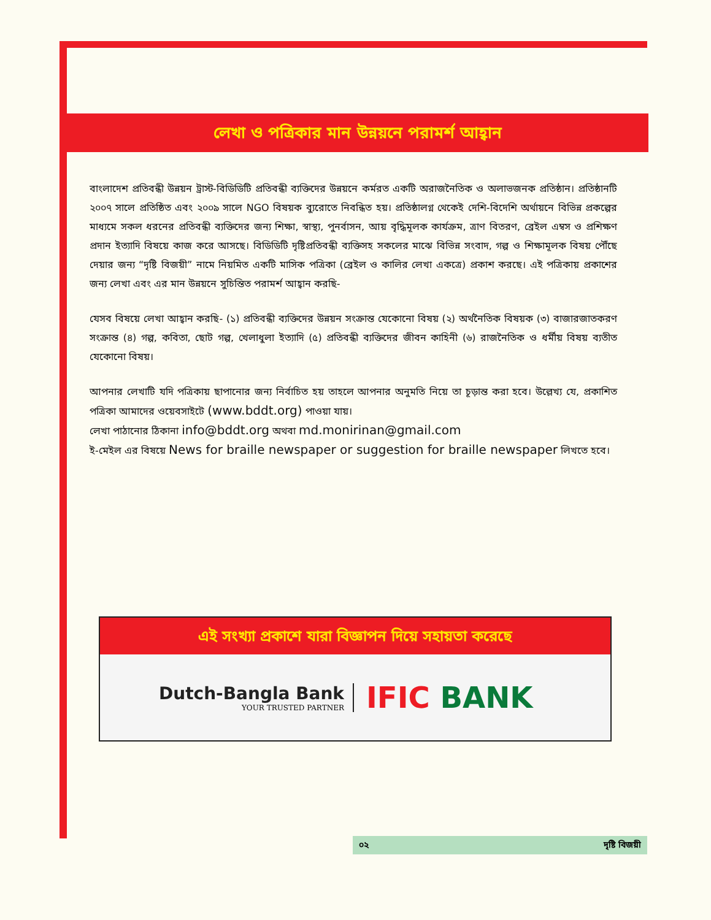লেখা ও পত্রিকার মান উন্নয়নে পরামর্শ আহ্বান
বাংলাদেশ প্রতিবন্ধী উন্নয়ন ট্রাস্ট-বিডিডিটি প্রতিবন্ধী ব্যক্তিদের উন্নয়নে কর্মরত একটি অরাজনৈতিক ও অলাভজনক প্রতিষ্ঠান। প্রতিষ্ঠানটি ২০০৭ সালে প্রতিষ্ঠিত এবং ২০০৯ সালে NGO বিষয়ক ব্যুরোতে নিবন্ধিত হয়। প্রতিষ্ঠালগ্ন থেকেই দেশি-বিদেশি অর্থায়নে বিভিন্ন প্রকল্পের মাধ্যমে সকল ধরনের প্রতিবন্ধী ব্যক্তিদের জন্য শিক্ষা, স্বাস্থ্য, পুনর্বাসন, আয় বৃদ্ধিমূলক কার্যক্রম, ত্রাণ বিতরণ, ব্রেইল এম্বস ও প্রশিক্ষণ প্রদান ইত্যাদি বিষয়ে কাজ করে আসছে। বিডিডিটি দৃষ্টিপ্রতিবন্ধী ব্যক্তিসহ সকলের মাঝে বিভিন্ন সংবাদ, গল্প ও শিক্ষামূলক বিষয় পৌঁছে দেয়ার জন্য “দৃষ্টি বিজয়ী” নামে নিয়মিত একটি মাসিক পত্রিকা (ব্রেইল ও কালির লেখা একত্রে) প্রকাশ করছে। এই পত্রিকায় প্রকাশের জন্য লেখা এবং এর মান উন্নয়নে সুচিন্তিত পরামর্শ আহ্বান করছি-
যেসব বিষয়ে লেখা আহ্বান করছি- (১) প্রতিবন্ধী ব্যক্তিদের উন্নয়ন সংক্রান্ত যেকোনো বিষয় (২) অর্থনৈতিক বিষয়ক (৩) বাজারজাতকরণ সংক্রান্ত (৪) গল্প, কবিতা, ছোট গল্প, খেলাধুলা ইত্যাদি (৫) প্রতিবন্ধী ব্যক্তিদের জীবন কাহিনী (৬) রাজনৈতিক ও ধর্মীয় বিষয় ব্যতীত যেকোনো বিষয়।
আপনার লেখাটি যদি পত্রিকায় ছাপানোর জন্য নির্বাচিত হয় তাহলে আপনার অনুমতি নিয়ে তা চূড়ান্ত করা হবে। উল্লেখ্য যে, প্রকাশিত পত্রিকা আমাদের ওয়েবসাইটে (www.bddt.org) পাওয়া যায়।
লেখা পাঠানোর ঠিকানা info@bddt.org অথবা md.monirinan@gmail.com
ই-মেইল এর বিষয়ে News for braille newspaper or suggestion for braille newspaper লিখতে হবে।
এই সংখ্যা প্রকাশে যারা বিজ্ঞাপন দিয়ে সহায়তা করেছে
Dutch-Bangla Bank
YOUR TRUSTED PARTNER
IFIC BANK
০২ দৃষ্টি বিজয়ী